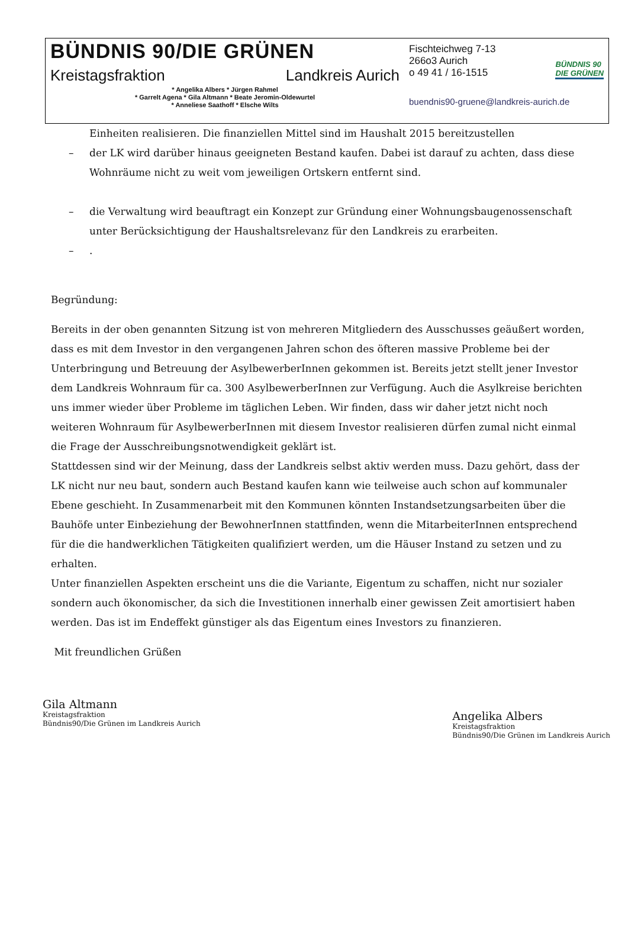BÜNDNIS 90/DIE GRÜNEN
Kreistagsfraktion Landkreis Aurich
* Angelika Albers * Jürgen Rahmel
* Garrelt Agena * Gila Altmann * Beate Jeromin-Oldewurtel
* Anneliese Saathoff * Elsche Wilts
BÜNDNIS 90
DIE GRÜNEN
Fischteichweg 7-13
266o3 Aurich
o 49 41 / 16-1515
buendnis90-gruene@landkreis-aurich.de
Einheiten realisieren. Die finanziellen Mittel sind im Haushalt 2015 bereitzustellen
– der LK wird darüber hinaus geeigneten Bestand kaufen. Dabei ist darauf zu achten, dass diese Wohnräume nicht zu weit vom jeweiligen Ortskern entfernt sind.
– die Verwaltung wird beauftragt ein Konzept zur Gründung einer Wohnungsbaugenossenschaft unter Berücksichtigung der Haushaltsrelevanz für den Landkreis zu erarbeiten.
–.
Begründung:
Bereits in der oben genannten Sitzung ist von mehreren Mitgliedern des Ausschusses geäußert worden, dass es mit dem Investor in den vergangenen Jahren schon des öfteren massive Probleme bei der Unterbringung und Betreuung der AsylbewerberInnen gekommen ist. Bereits jetzt stellt jener Investor dem Landkreis Wohnraum für ca. 300 AsylbewerberInnen zur Verfügung. Auch die Asylkreise berichten uns immer wieder über Probleme im täglichen Leben. Wir finden, dass wir daher jetzt nicht noch weiteren Wohnraum für AsylbewerberInnen mit diesem Investor realisieren dürfen zumal nicht einmal die Frage der Ausschreibungsnotwendigkeit geklärt ist.
Stattdessen sind wir der Meinung, dass der Landkreis selbst aktiv werden muss. Dazu gehört, dass der LK nicht nur neu baut, sondern auch Bestand kaufen kann wie teilweise auch schon auf kommunaler Ebene geschieht. In Zusammenarbeit mit den Kommunen könnten Instandsetzungsarbeiten über die Bauhöfe unter Einbeziehung der BewohnerInnen stattfinden, wenn die MitarbeiterInnen entsprechend für die die handwerklichen Tätigkeiten qualifiziert werden, um die Häuser Instand zu setzen und zu erhalten.
Unter finanziellen Aspekten erscheint uns die die Variante, Eigentum zu schaffen, nicht nur sozialer sondern auch ökonomischer, da sich die Investitionen innerhalb einer gewissen Zeit amortisiert haben werden. Das ist im Endeffekt günstiger als das Eigentum eines Investors zu finanzieren.
Mit freundlichen Grüßen
Gila Altmann
Kreistagsfraktion
Bündnis90/Die Grünen im Landkreis Aurich
Angelika Albers
Kreistagsfraktion
Bündnis90/Die Grünen im Landkreis Aurich